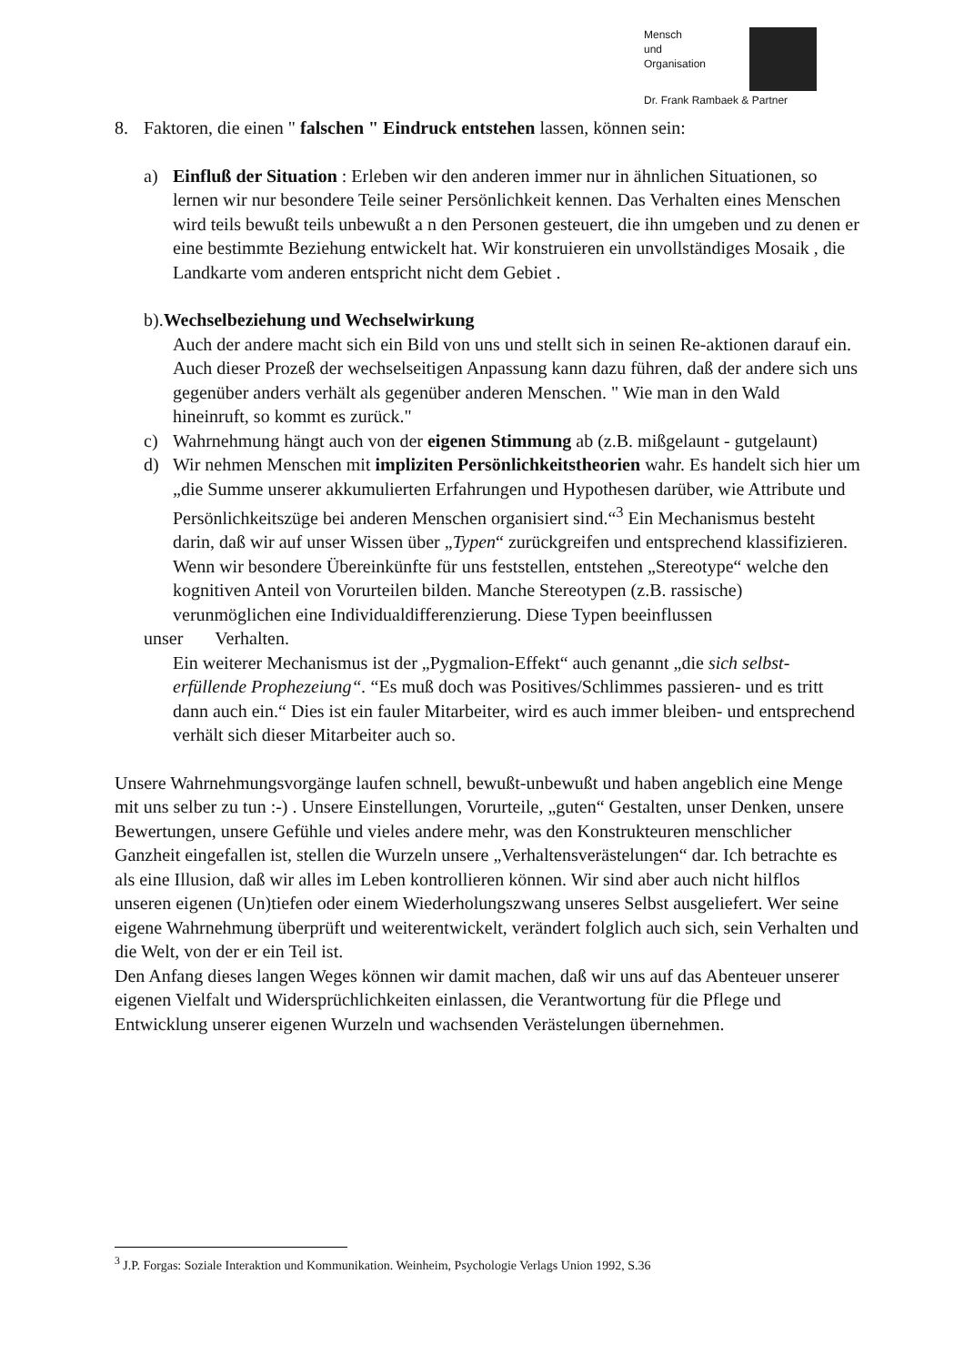Mensch
und
Organisation
Dr. Frank Rambaek & Partner
8. Faktoren, die einen " falschen " Eindruck entstehen lassen, können sein:
a) Einfluß der Situation : Erleben wir den anderen immer nur in ähnlichen Situationen, so lernen wir nur besondere Teile seiner Persönlichkeit kennen. Das Verhalten eines Menschen wird teils bewußt teils unbewußt a n den Personen gesteuert, die ihn umgeben und zu denen er eine bestimmte Beziehung entwickelt hat. Wir konstruieren ein unvollständiges Mosaik , die Landkarte vom anderen entspricht nicht dem Gebiet .
b).Wechselbeziehung und Wechselwirkung
Auch der andere macht sich ein Bild von uns und stellt sich in seinen Re-aktionen darauf ein. Auch dieser Prozeß der wechselseitigen Anpassung kann dazu führen, daß der andere sich uns gegenüber anders verhält als gegenüber anderen Menschen. " Wie man in den Wald hineinruft, so kommt es zurück."
c) Wahrnehmung hängt auch von der eigenen Stimmung ab (z.B. mißgelaunt - gutgelaunt)
d) Wir nehmen Menschen mit impliziten Persönlichkeitstheorien wahr. Es handelt sich hier um „die Summe unserer akkumulierten Erfahrungen und Hypothesen darüber, wie Attribute und Persönlichkeitszüge bei anderen Menschen organisiert sind.“<sup>3</sup> Ein Mechanismus besteht darin, daß wir auf unser Wissen über „Typen“ zurückgreifen und entsprechend klassifizieren. Wenn wir besondere Übereinkünfte für uns feststellen, entstehen „Stereotype“ welche den kognitiven Anteil von Vorurteilen bilden. Manche Stereotypen (z.B. rassische) verunmöglichen eine Individualdifferenzierung. Diese Typen beeinflussen
unser Verhalten.
Ein weiterer Mechanismus ist der „Pygmalion-Effekt“ auch genannt „die sich selbst- erfüllende Prophezeiung“. “Es muß doch was Positives/Schlimmes passieren- und es tritt dann auch ein.“ Dies ist ein fauler Mitarbeiter, wird es auch immer bleiben- und entsprechend verhält sich dieser Mitarbeiter auch so.
Unsere Wahrnehmungsvorgänge laufen schnell, bewußt-unbewußt und haben angeblich eine Menge mit uns selber zu tun :-) . Unsere Einstellungen, Vorurteile, „guten“ Gestalten, unser Denken, unsere Bewertungen, unsere Gefühle und vieles andere mehr, was den Konstrukteuren menschlicher Ganzheit eingefallen ist, stellen die Wurzeln unsere „Verhaltensverästelungen“ dar. Ich betrachte es als eine Illusion, daß wir alles im Leben kontrollieren können. Wir sind aber auch nicht hilflos unseren eigenen (Un)tiefen oder einem Wiederholungszwang unseres Selbst ausgeliefert. Wer seine eigene Wahrnehmung überprüft und weiterentwickelt, verändert folglich auch sich, sein Verhalten und die Welt, von der er ein Teil ist.
Den Anfang dieses langen Weges können wir damit machen, daß wir uns auf das Abenteuer unserer eigenen Vielfalt und Widersprüchlichkeiten einlassen, die Verantwortung für die Pflege und Entwicklung unserer eigenen Wurzeln und wachsenden Verästelungen übernehmen.
<sup>3</sup> J.P. Forgas: Soziale Interaktion und Kommunikation. Weinheim, Psychologie Verlags Union 1992, S.36